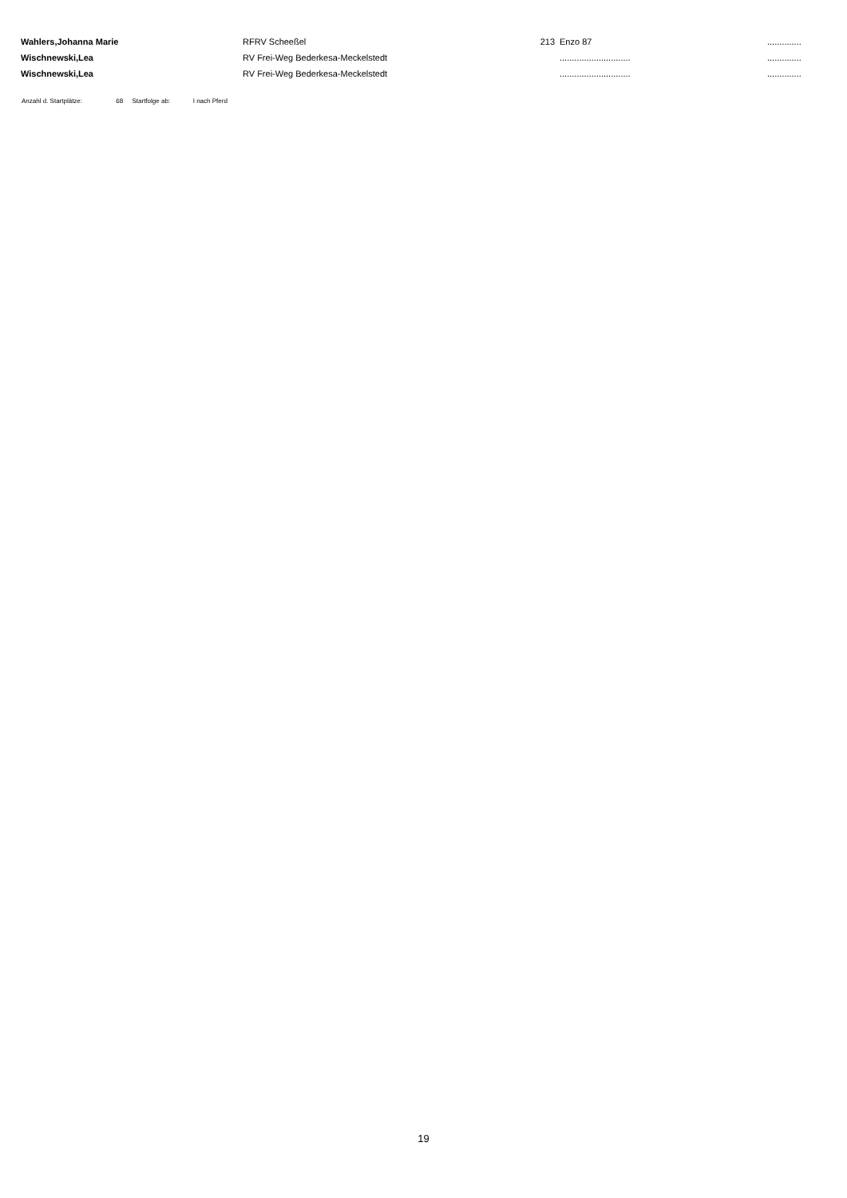| Wahlers,Johanna Marie | RFRV Scheeßel | 213 | Enzo 87 | .............. |
| Wischnewski,Lea | RV Frei-Weg Bederkesa-Meckelstedt | | ............................. | .............. |
| Wischnewski,Lea | RV Frei-Weg Bederkesa-Meckelstedt | | ............................. | .............. |
Anzahl d. Startplätze: 68 Startfolge ab: I nach Pferd
19